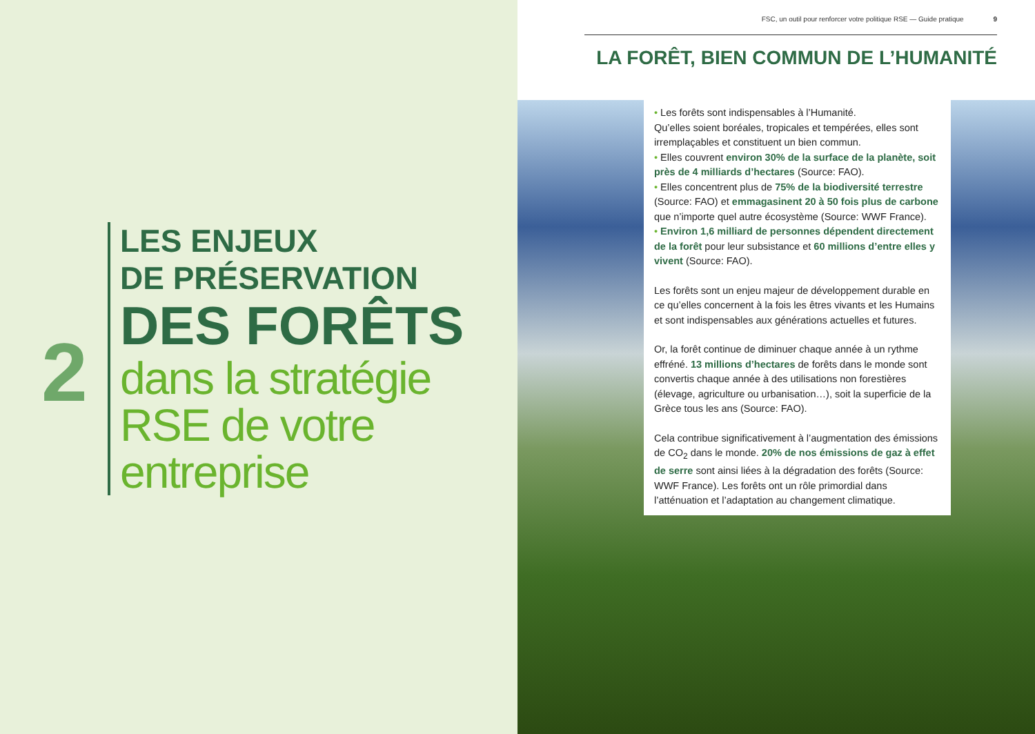2
LES ENJEUX
DE PRÉSERVATION
DES FORÊTS
dans la stratégie RSE de votre entreprise
FSC, un outil pour renforcer votre politique RSE — Guide pratique 9
LA FORÊT, BIEN COMMUN DE L’HUMANITÉ
• Les forêts sont indispensables à l’Humanité.
Qu’elles soient boréales, tropicales et tempérées, elles sont irremplaçables et constituent un bien commun.
• Elles couvrent environ 30% de la surface de la planète, soit près de 4 milliards d’hectares (Source: FAO).
• Elles concentrent plus de 75% de la biodiversité terrestre (Source: FAO) et emmagasinent 20 à 50 fois plus de carbone que n’importe quel autre écosystème (Source: WWF France).
• Environ 1,6 milliard de personnes dépendent directement de la forêt pour leur subsistance et 60 millions d’entre elles y vivent (Source: FAO).
Les forêts sont un enjeu majeur de développement durable en ce qu’elles concernent à la fois les êtres vivants et les Humains et sont indispensables aux générations actuelles et futures.
Or, la forêt continue de diminuer chaque année à un rythme effréné. 13 millions d’hectares de forêts dans le monde sont convertis chaque année à des utilisations non forestières (élevage, agriculture ou urbanisation…), soit la superficie de la Grèce tous les ans (Source: FAO).
Cela contribue significativement à l’augmentation des émissions de CO<sub>2</sub> dans le monde. 20% de nos émissions de gaz à effet de serre sont ainsi liées à la dégradation des forêts (Source: WWF France). Les forêts ont un rôle primordial dans l’atténuation et l’adaptation au changement climatique.